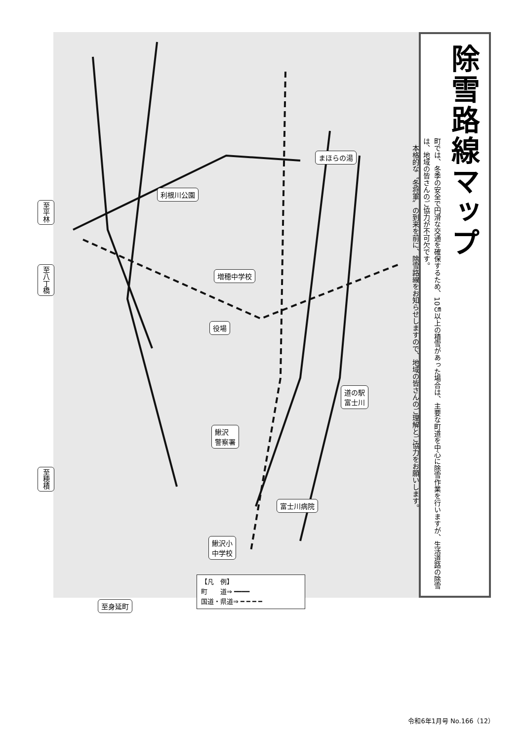まほらの湯
利根川公園
至平林
至八丁橋
増穂中学校
役場
道の駅
富士川
鰍沢
警察署
至穂積
富士川病院
鰍沢小
中学校
至身延町
【凡　例】
町　　道⇒ ━━━━
国道・県道⇒ ━ ━ ━ ━
除雪路線マップ
町では、冬季の安全で円滑な交通を確保するため、10㎝以上の積雪があった場合は、主要な町道を中心に除雪作業を行いますが、生活道路の除雪は、地域の皆さんのご協力が不可欠です。
　本格的な〝冬将軍〟の到来を前に、除雪路線をお知らせしますので、地域の皆さんのご理解とご協力をお願いします。
令和6年1月号 No.166（12）